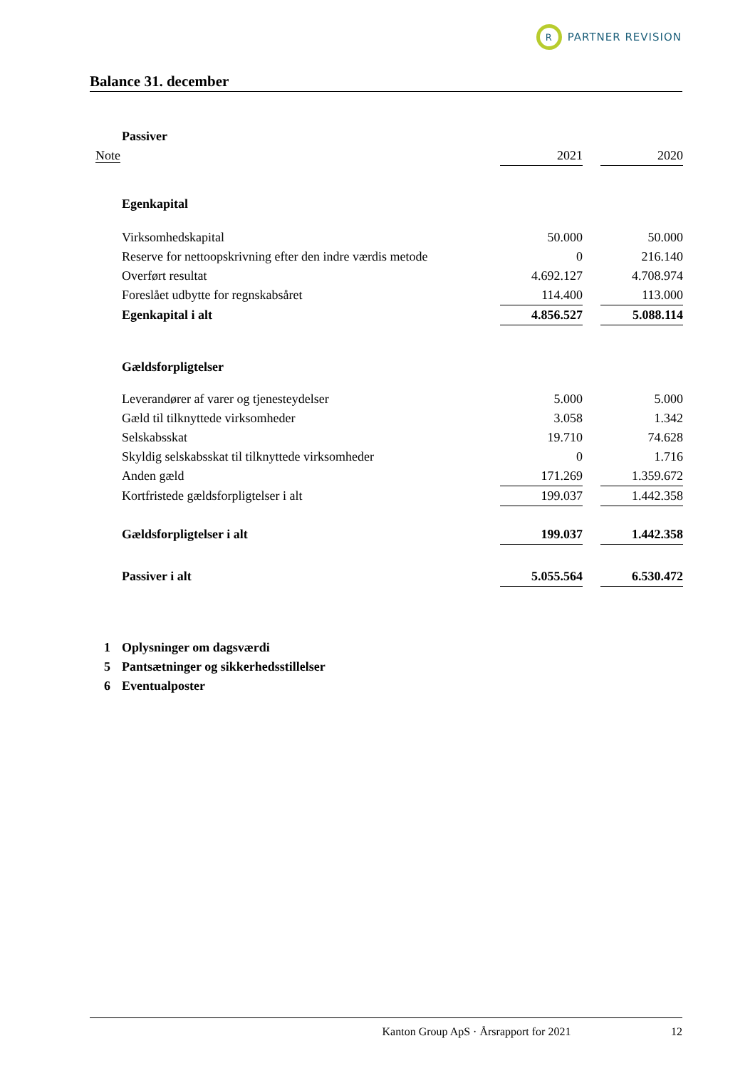R
PARTNER REVISION
Balance 31. december
| | Passiver | | | |
| Note | | 2021 | | 2020 |
| | Egenkapital | | | |
| | Virksomhedskapital | 50.000 | | 50.000 |
| | Reserve for nettoopskrivning efter den indre værdis metode | 0 | | 216.140 |
| | Overført resultat | 4.692.127 | | 4.708.974 |
| | Foreslået udbytte for regnskabsåret | 114.400 | | 113.000 |
| | Egenkapital i alt | 4.856.527 | | 5.088.114 |
| | Gældsforpligtelser | | | |
| | Leverandører af varer og tjenesteydelser | 5.000 | | 5.000 |
| | Gæld til tilknyttede virksomheder | 3.058 | | 1.342 |
| | Selskabsskat | 19.710 | | 74.628 |
| | Skyldig selskabsskat til tilknyttede virksomheder | 0 | | 1.716 |
| | Anden gæld | 171.269 | | 1.359.672 |
| | Kortfristede gældsforpligtelser i alt | 199.037 | | 1.442.358 |
| | Gældsforpligtelser i alt | 199.037 | | 1.442.358 |
| | Passiver i alt | 5.055.564 | | 6.530.472 |
| 1 | Oplysninger om dagsværdi | | | |
| 5 | Pantsætninger og sikkerhedsstillelser | | | |
| 6 | Eventualposter | | | |
Kanton Group ApS · Årsrapport for 2021 12